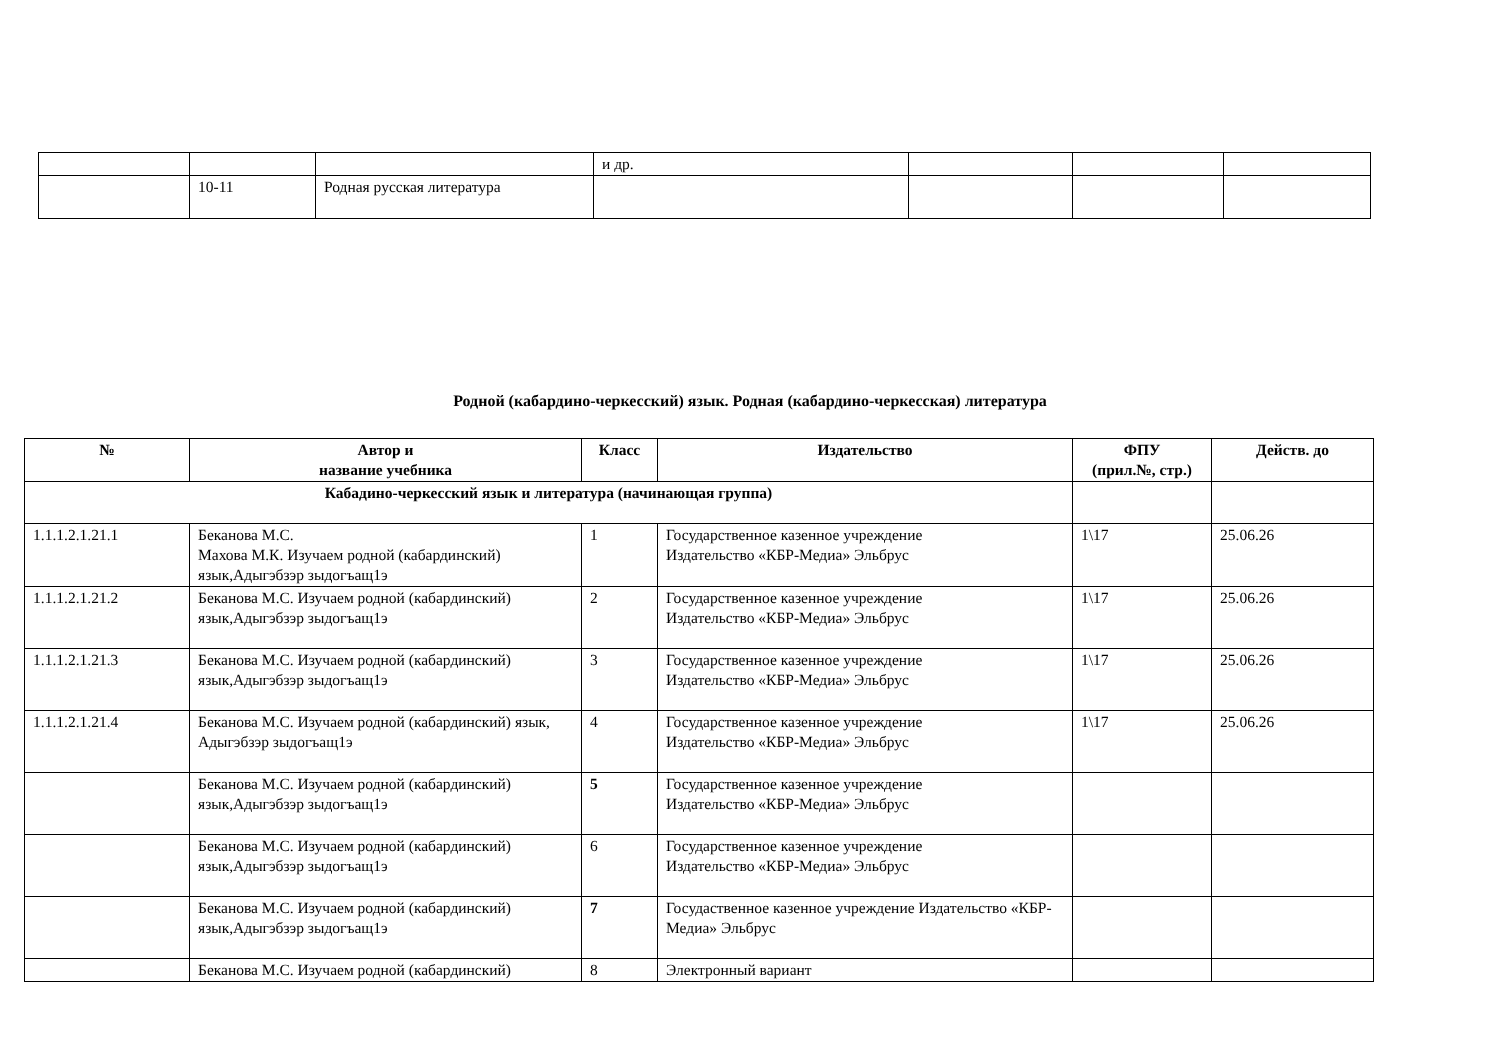| | | | и др. | | | |
| | 10-11 | Родная русская литература | | | | |
Родной (кабардино-черкесский) язык. Родная (кабардино-черкесская) литература
| № | Автор и название учебника | Класс | Издательство | ФПУ (прил.№, стр.) | Действ. до |
| --- | --- | --- | --- | --- | --- |
| Кабадино-черкесский язык и литература (начинающая группа) | | | | | |
| 1.1.1.2.1.21.1 | Беканова М.С. Махова М.К. Изучаем родной (кабардинский) язык,Адыгэбзэр зыдогъащ1э | 1 | Государственное казенное учреждение Издательство «КБР-Медиа» Эльбрус | 1\17 | 25.06.26 |
| 1.1.1.2.1.21.2 | Беканова М.С. Изучаем родной (кабардинский) язык,Адыгэбзэр зыдогъащ1э | 2 | Государственное казенное учреждение Издательство «КБР-Медиа» Эльбрус | 1\17 | 25.06.26 |
| 1.1.1.2.1.21.3 | Беканова М.С. Изучаем родной (кабардинский) язык,Адыгэбзэр зыдогъащ1э | 3 | Государственное казенное учреждение Издательство «КБР-Медиа» Эльбрус | 1\17 | 25.06.26 |
| 1.1.1.2.1.21.4 | Беканова М.С. Изучаем родной (кабардинский) язык, Адыгэбзэр зыдогъащ1э | 4 | Государственное казенное учреждение Издательство «КБР-Медиа» Эльбрус | 1\17 | 25.06.26 |
| | Беканова М.С. Изучаем родной (кабардинский) язык,Адыгэбзэр зыдогъащ1э | 5 | Государственное казенное учреждение Издательство «КБР-Медиа» Эльбрус | | |
| | Беканова М.С. Изучаем родной (кабардинский) язык,Адыгэбзэр зыдогъащ1э | 6 | Государственное казенное учреждение Издательство «КБР-Медиа» Эльбрус | | |
| | Беканова М.С. Изучаем родной (кабардинский) язык,Адыгэбзэр зыдогъащ1э | 7 | Госудаственное казенное учреждение Издательство «КБР-Медиа» Эльбрус | | |
| | Беканова М.С. Изучаем родной (кабардинский) | 8 | Электронный вариант | | |